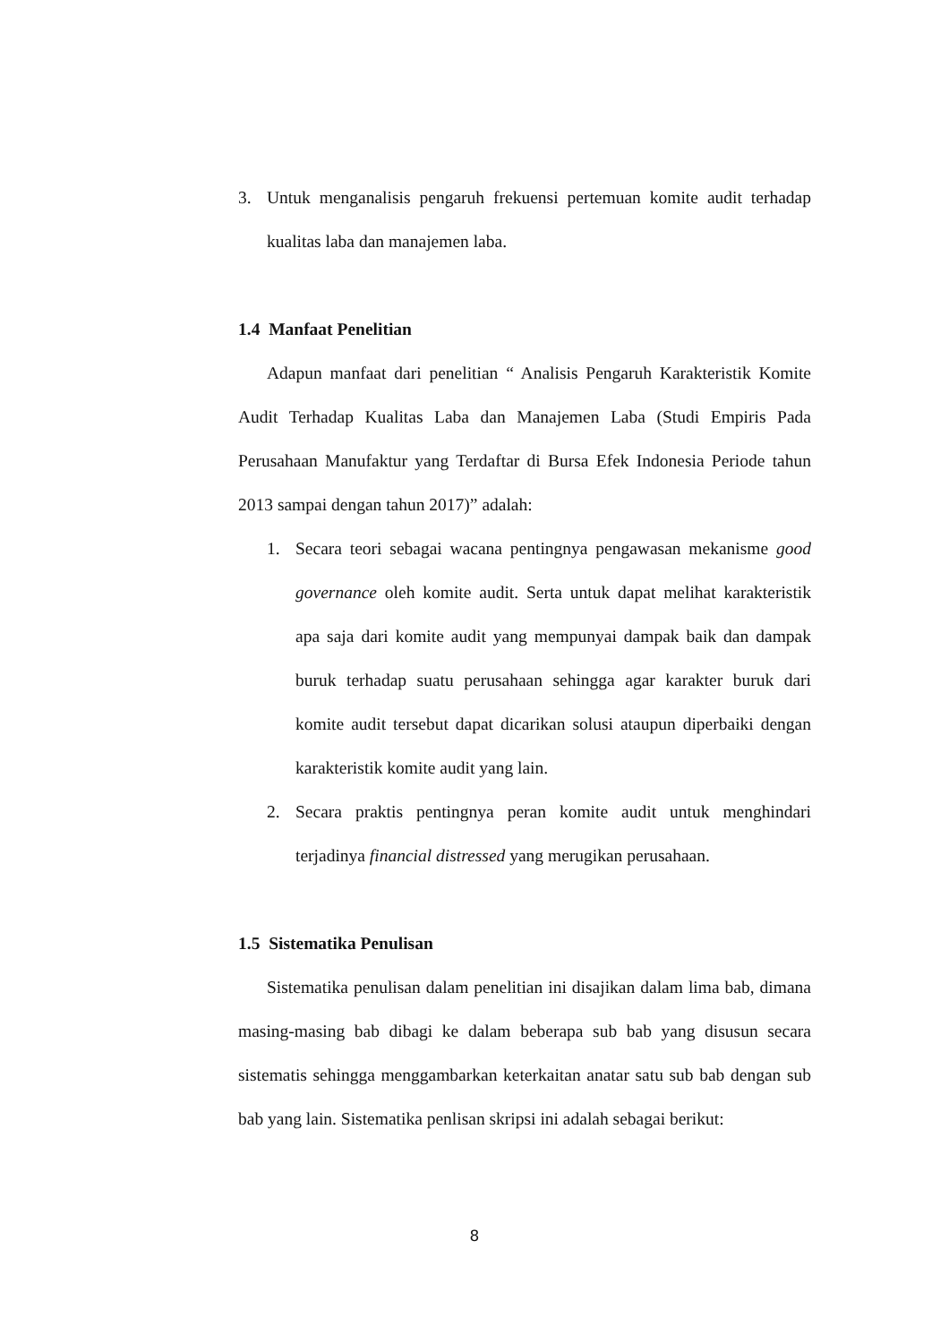3. Untuk menganalisis pengaruh frekuensi pertemuan komite audit terhadap kualitas laba dan manajemen laba.
1.4 Manfaat Penelitian
Adapun manfaat dari penelitian “ Analisis Pengaruh Karakteristik Komite Audit Terhadap Kualitas Laba dan Manajemen Laba (Studi Empiris Pada Perusahaan Manufaktur yang Terdaftar di Bursa Efek Indonesia Periode tahun 2013 sampai dengan tahun 2017)” adalah:
1. Secara teori sebagai wacana pentingnya pengawasan mekanisme good governance oleh komite audit. Serta untuk dapat melihat karakteristik apa saja dari komite audit yang mempunyai dampak baik dan dampak buruk terhadap suatu perusahaan sehingga agar karakter buruk dari komite audit tersebut dapat dicarikan solusi ataupun diperbaiki dengan karakteristik komite audit yang lain.
2. Secara praktis pentingnya peran komite audit untuk menghindari terjadinya financial distressed yang merugikan perusahaan.
1.5 Sistematika Penulisan
Sistematika penulisan dalam penelitian ini disajikan dalam lima bab, dimana masing-masing bab dibagi ke dalam beberapa sub bab yang disusun secara sistematis sehingga menggambarkan keterkaitan anatar satu sub bab dengan sub bab yang lain. Sistematika penlisan skripsi ini adalah sebagai berikut:
8